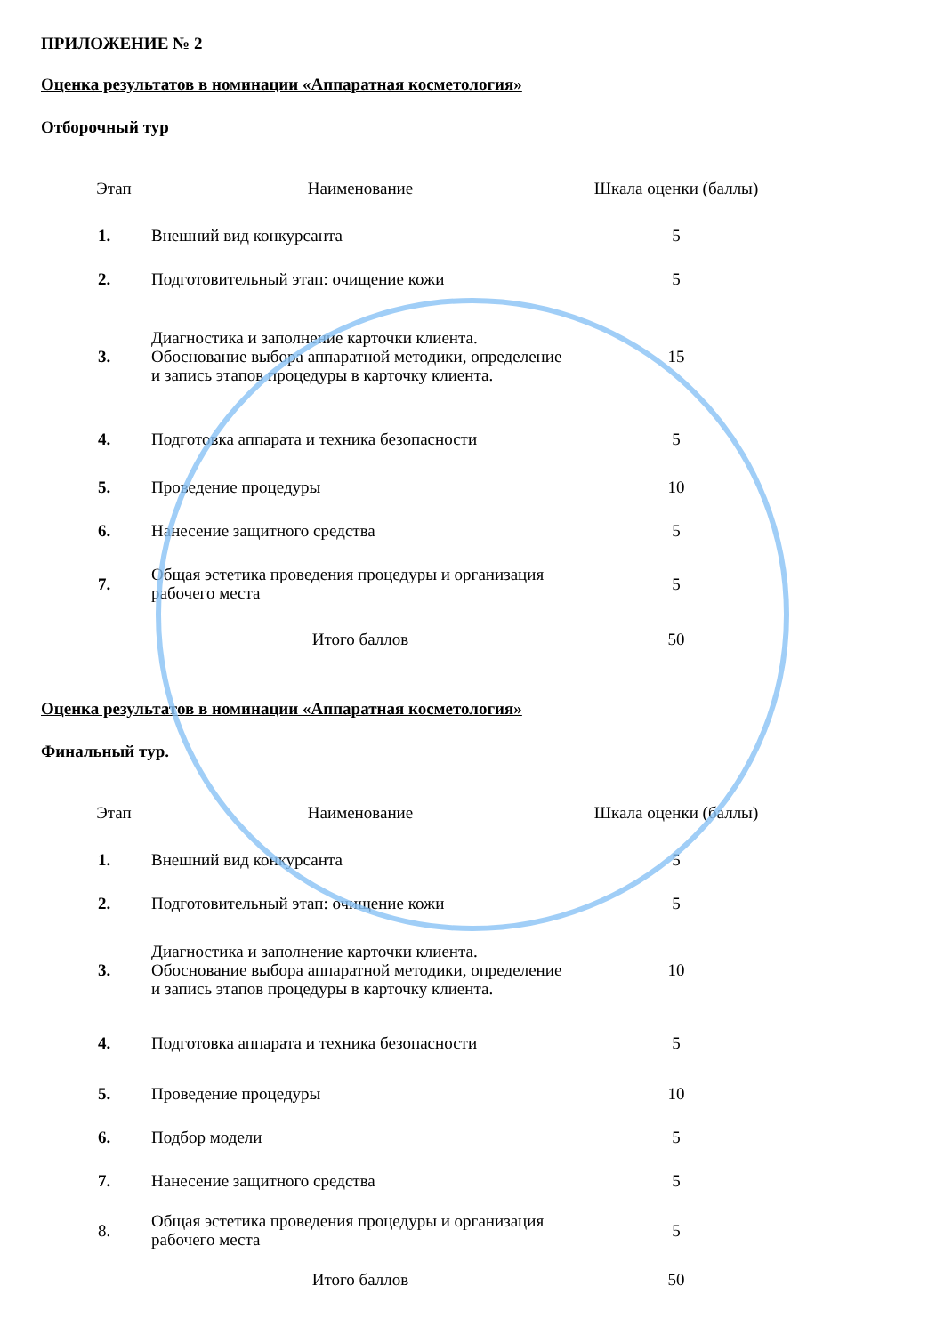ПРИЛОЖЕНИЕ № 2
Оценка результатов в номинации «Аппаратная косметология»
Отборочный тур
| Этап | Наименование | Шкала оценки (баллы) |
| --- | --- | --- |
| 1. | Внешний вид конкурсанта | 5 |
| 2. | Подготовительный этап: очищение кожи | 5 |
| 3. | Диагностика и заполнение карточки клиента. Обоснование выбора аппаратной методики, определение и запись этапов процедуры в карточку клиента. | 15 |
| 4. | Подготовка аппарата и техника безопасности | 5 |
| 5. | Проведение процедуры | 10 |
| 6. | Нанесение защитного средства | 5 |
| 7. | Общая эстетика проведения процедуры и организация рабочего места | 5 |
| | Итого баллов | 50 |
Оценка результатов в номинации «Аппаратная косметология»
Финальный тур.
| Этап | Наименование | Шкала оценки (баллы) |
| --- | --- | --- |
| 1. | Внешний вид конкурсанта | 5 |
| 2. | Подготовительный этап: очищение кожи | 5 |
| 3. | Диагностика и заполнение карточки клиента. Обоснование выбора аппаратной методики, определение и запись этапов процедуры в карточку клиента. | 10 |
| 4. | Подготовка аппарата и техника безопасности | 5 |
| 5. | Проведение процедуры | 10 |
| 6. | Подбор модели | 5 |
| 7. | Нанесение защитного средства | 5 |
| 8. | Общая эстетика проведения процедуры и организация рабочего места | 5 |
| | Итого баллов | 50 |